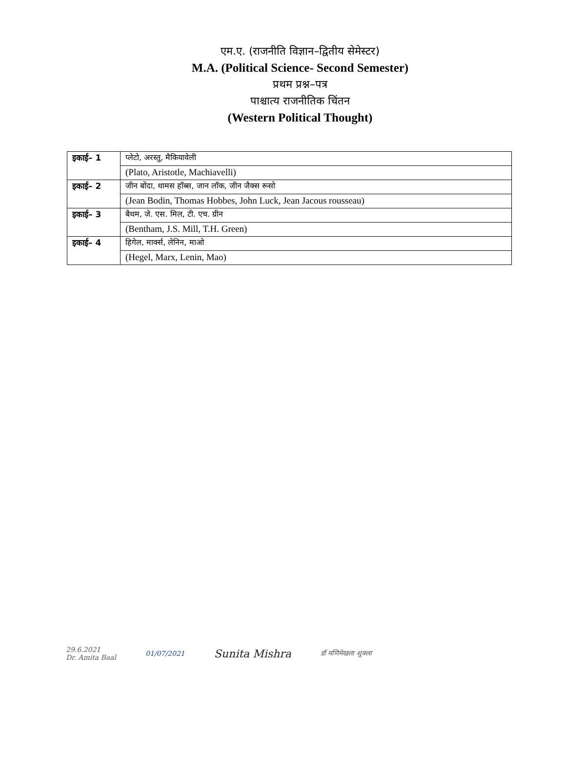एम.ए. (राजनीति विज्ञान–द्वितीय सेमेस्टर)
M.A. (Political Science- Second Semester)
प्रथम प्रश्न–पत्र
पाश्चात्य राजनीतिक चिंतन
(Western Political Thought)
| इकाई– 1 | प्लेटो, अरस्तु, मैकियावेली |
| | (Plato, Aristotle, Machiavelli) |
| इकाई– 2 | जीन बोंदा, थामस हॉब्स, जान लॉक, जीन जैक्स रूसो |
| | (Jean Bodin, Thomas Hobbes, John Luck, Jean Jacous rousseau) |
| इकाई– 3 | बैथम, जे. एस. मिल, टी. एच. ग्रीन |
| | (Bentham, J.S. Mill, T.H. Green) |
| इकाई– 4 | हिगेल, मार्क्स, लेनिन, माओ |
| | (Hegel, Marx, Lenin, Mao) |
29.6.2021
Dr. Amita Baal
01/07/2021
Sunita Mishra
डॉ मणिमेखला शुक्ला